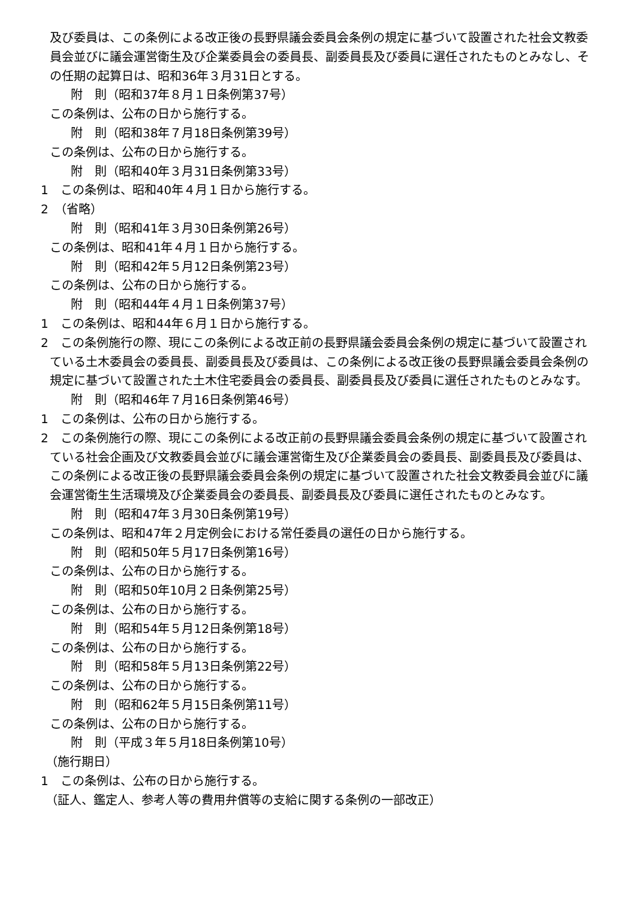及び委員は、この条例による改正後の長野県議会委員会条例の規定に基づいて設置された社会文教委員会並びに議会運営衛生及び企業委員会の委員長、副委員長及び委員に選任されたものとみなし、その任期の起算日は、昭和36年３月31日とする。
附　則（昭和37年８月１日条例第37号）
この条例は、公布の日から施行する。
附　則（昭和38年７月18日条例第39号）
この条例は、公布の日から施行する。
附　則（昭和40年３月31日条例第33号）
1　この条例は、昭和40年４月１日から施行する。
2　（省略）
附　則（昭和41年３月30日条例第26号）
この条例は、昭和41年４月１日から施行する。
附　則（昭和42年５月12日条例第23号）
この条例は、公布の日から施行する。
附　則（昭和44年４月１日条例第37号）
1　この条例は、昭和44年６月１日から施行する。
2　この条例施行の際、現にこの条例による改正前の長野県議会委員会条例の規定に基づいて設置されている土木委員会の委員長、副委員長及び委員は、この条例による改正後の長野県議会委員会条例の規定に基づいて設置された土木住宅委員会の委員長、副委員長及び委員に選任されたものとみなす。
附　則（昭和46年７月16日条例第46号）
1　この条例は、公布の日から施行する。
2　この条例施行の際、現にこの条例による改正前の長野県議会委員会条例の規定に基づいて設置されている社会企画及び文教委員会並びに議会運営衛生及び企業委員会の委員長、副委員長及び委員は、この条例による改正後の長野県議会委員会条例の規定に基づいて設置された社会文教委員会並びに議会運営衛生生活環境及び企業委員会の委員長、副委員長及び委員に選任されたものとみなす。
附　則（昭和47年３月30日条例第19号）
この条例は、昭和47年２月定例会における常任委員の選任の日から施行する。
附　則（昭和50年５月17日条例第16号）
この条例は、公布の日から施行する。
附　則（昭和50年10月２日条例第25号）
この条例は、公布の日から施行する。
附　則（昭和54年５月12日条例第18号）
この条例は、公布の日から施行する。
附　則（昭和58年５月13日条例第22号）
この条例は、公布の日から施行する。
附　則（昭和62年５月15日条例第11号）
この条例は、公布の日から施行する。
附　則（平成３年５月18日条例第10号）
（施行期日）
1　この条例は、公布の日から施行する。
（証人、鑑定人、参考人等の費用弁償等の支給に関する条例の一部改正）